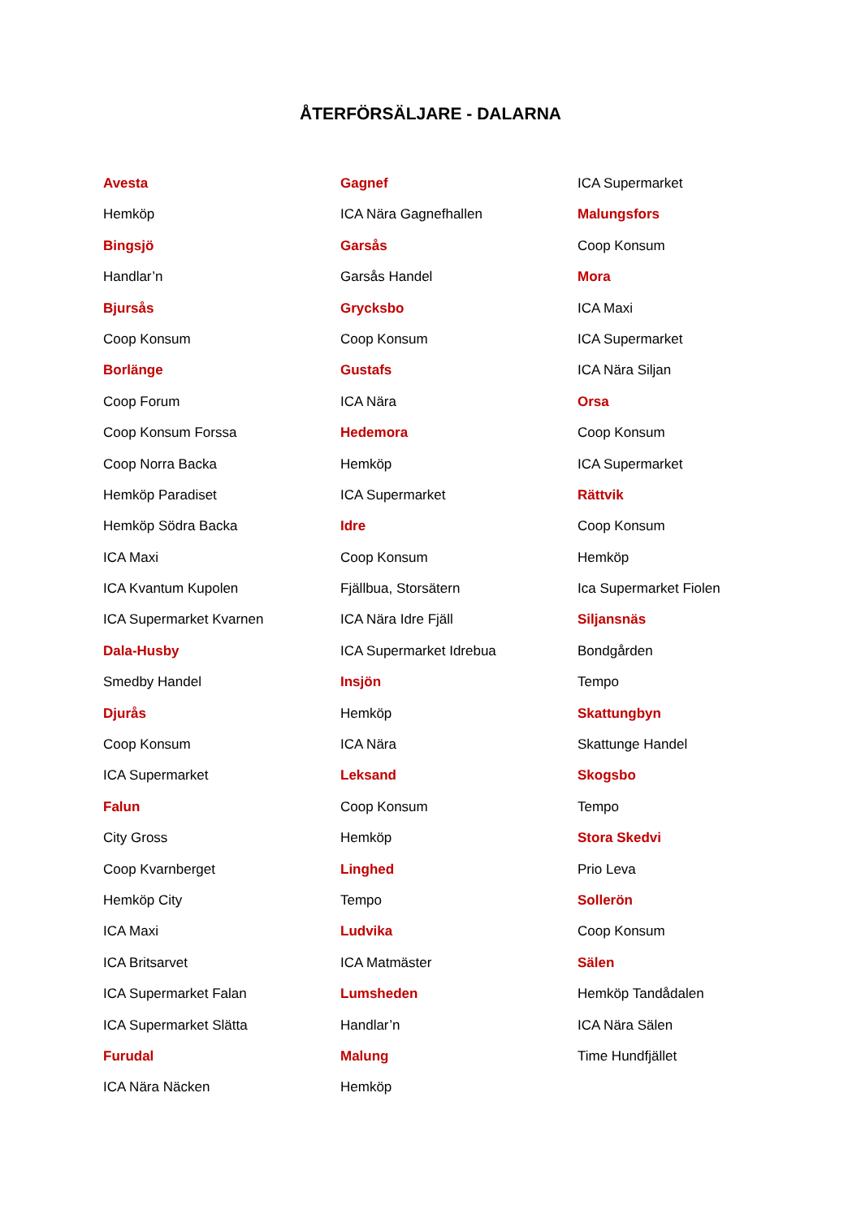ÅTERFÖRSÄLJARE - DALARNA
Avesta
Hemköp
Bingsjö
Handlar’n
Bjursås
Coop Konsum
Borlänge
Coop Forum
Coop Konsum Forssa
Coop Norra Backa
Hemköp Paradiset
Hemköp Södra Backa
ICA Maxi
ICA Kvantum Kupolen
ICA Supermarket Kvarnen
Dala-Husby
Smedby Handel
Djurås
Coop Konsum
ICA Supermarket
Falun
City Gross
Coop Kvarnberget
Hemköp City
ICA Maxi
ICA Britsarvet
ICA Supermarket Falan
ICA Supermarket Slätta
Furudal
ICA Nära Näcken
Gagnef
ICA Nära Gagnefhallen
Garsås
Garsås Handel
Grycksbo
Coop Konsum
Gustafs
ICA Nära
Hedemora
Hemköp
ICA Supermarket
Idre
Coop Konsum
Fjällbua, Storsätern
ICA Nära Idre Fjäll
ICA Supermarket Idrebua
Insjön
Hemköp
ICA Nära
Leksand
Coop Konsum
Hemköp
Linghed
Tempo
Ludvika
ICA Matmäster
Lumsheden
Handlar’n
Malung
Hemköp
ICA Supermarket
Malungsfors
Coop Konsum
Mora
ICA Maxi
ICA Supermarket
ICA Nära Siljan
Orsa
Coop Konsum
ICA Supermarket
Rättvik
Coop Konsum
Hemköp
Ica Supermarket Fiolen
Siljansnäs
Bondgården
Tempo
Skattungbyn
Skattunge Handel
Skogsbo
Tempo
Stora Skedvi
Prio Leva
Sollerön
Coop Konsum
Sälen
Hemköp Tandådalen
ICA Nära Sälen
Time Hundfjället